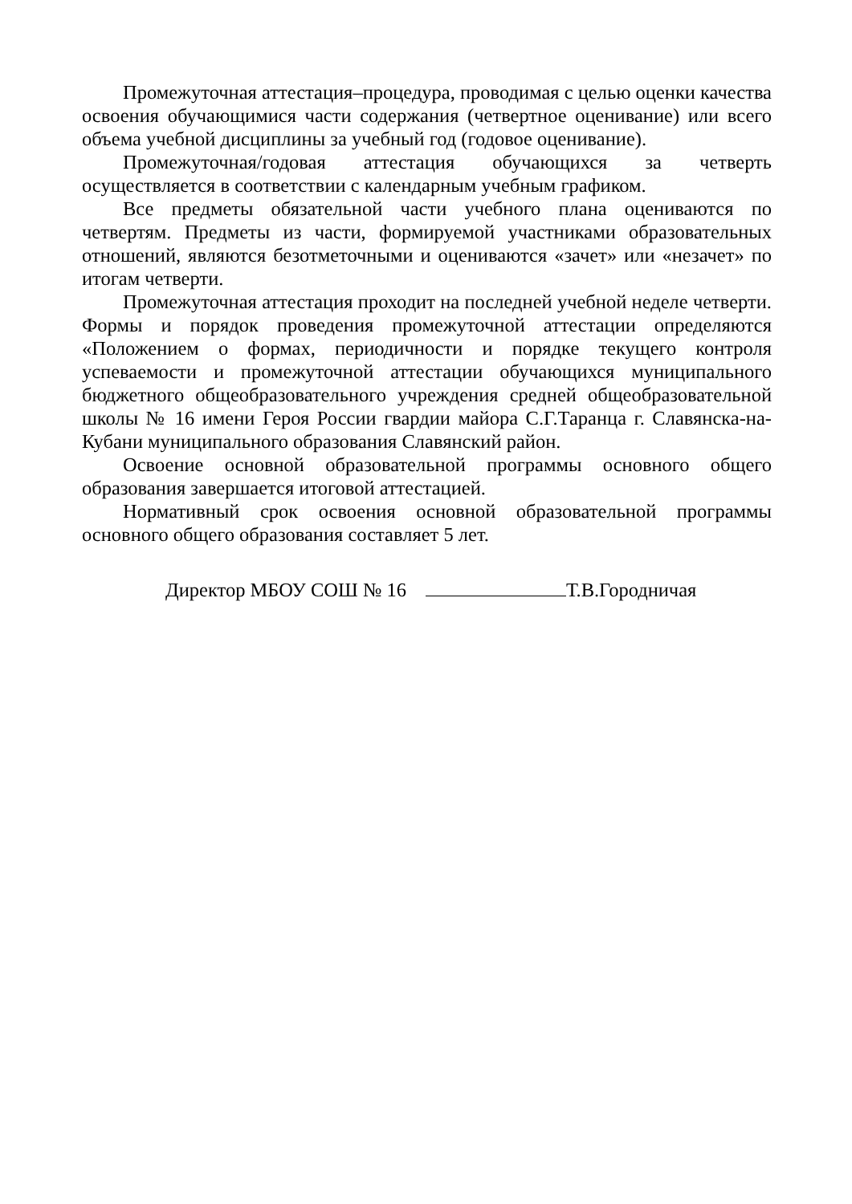Промежуточная аттестация–процедура, проводимая с целью оценки качества освоения обучающимися части содержания (четвертное оценивание) или всего объема учебной дисциплины за учебный год (годовое оценивание).
Промежуточная/годовая аттестация обучающихся за четверть осуществляется в соответствии с календарным учебным графиком.
Все предметы обязательной части учебного плана оцениваются по четвертям. Предметы из части, формируемой участниками образовательных отношений, являются безотметочными и оцениваются «зачет» или «незачет» по итогам четверти.
Промежуточная аттестация проходит на последней учебной неделе четверти. Формы и порядок проведения промежуточной аттестации определяются «Положением о формах, периодичности и порядке текущего контроля успеваемости и промежуточной аттестации обучающихся муниципального бюджетного общеобразовательного учреждения средней общеобразовательной школы № 16 имени Героя России гвардии майора С.Г.Таранца г. Славянска-на-Кубани муниципального образования Славянский район.
Освоение основной образовательной программы основного общего образования завершается итоговой аттестацией.
Нормативный срок освоения основной образовательной программы основного общего образования составляет 5 лет.
Директор МБОУ СОШ № 16 Т.В.Городничая